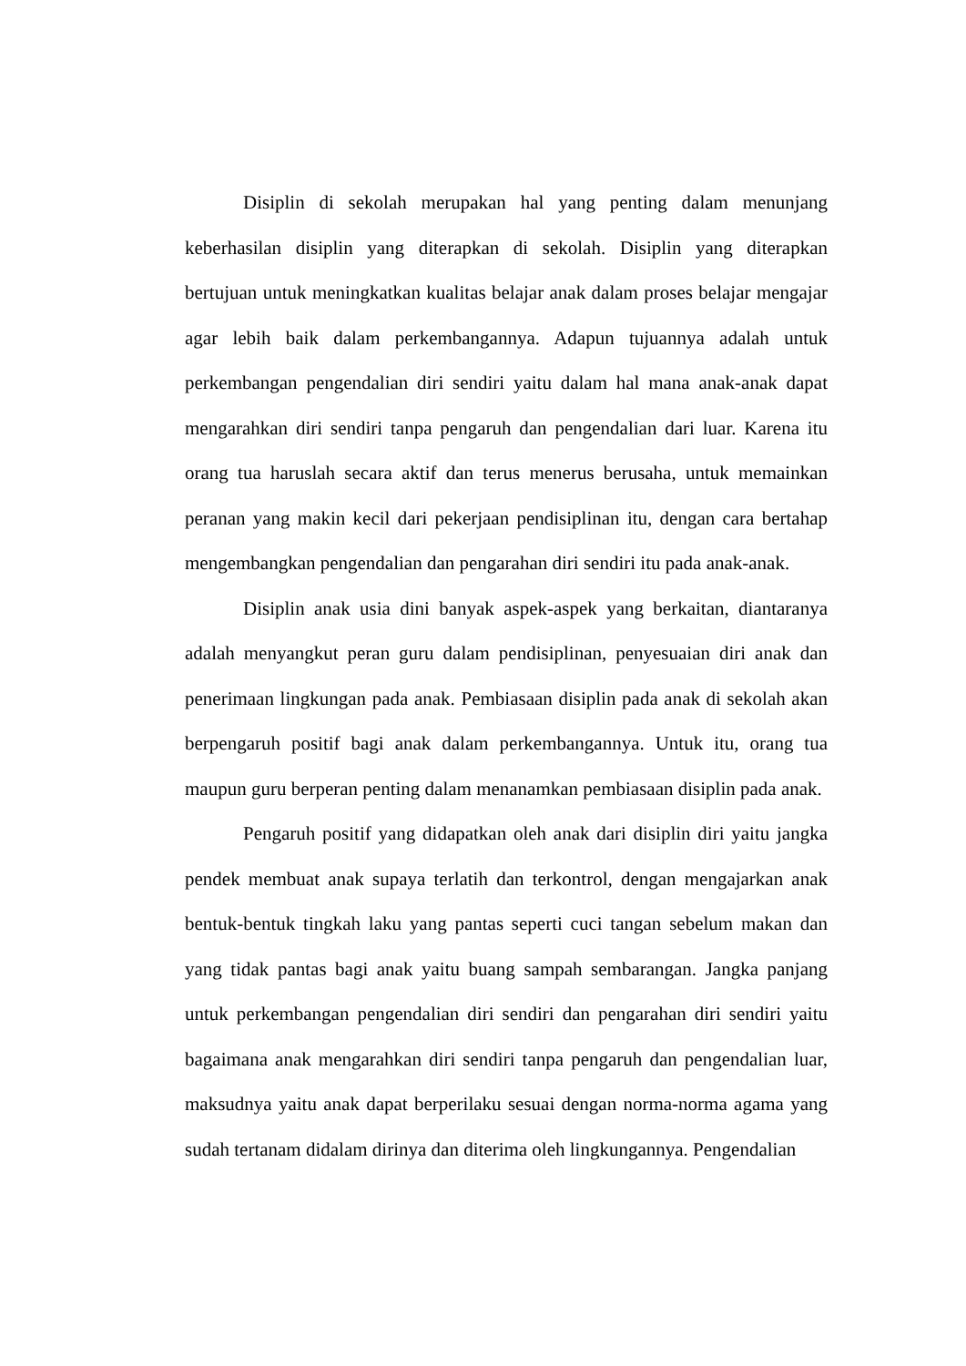Disiplin di sekolah merupakan hal yang penting dalam menunjang keberhasilan disiplin yang diterapkan di sekolah. Disiplin yang diterapkan bertujuan untuk meningkatkan kualitas belajar anak dalam proses belajar mengajar agar lebih baik dalam perkembangannya. Adapun tujuannya adalah untuk perkembangan pengendalian diri sendiri yaitu dalam hal mana anak-anak dapat mengarahkan diri sendiri tanpa pengaruh dan pengendalian dari luar. Karena itu orang tua haruslah secara aktif dan terus menerus berusaha, untuk memainkan peranan yang makin kecil dari pekerjaan pendisiplinan itu, dengan cara bertahap mengembangkan pengendalian dan pengarahan diri sendiri itu pada anak-anak.
Disiplin anak usia dini banyak aspek-aspek yang berkaitan, diantaranya adalah menyangkut peran guru dalam pendisiplinan, penyesuaian diri anak dan penerimaan lingkungan pada anak. Pembiasaan disiplin pada anak di sekolah akan berpengaruh positif bagi anak dalam perkembangannya. Untuk itu, orang tua maupun guru berperan penting dalam menanamkan pembiasaan disiplin pada anak.
Pengaruh positif yang didapatkan oleh anak dari disiplin diri yaitu jangka pendek membuat anak supaya terlatih dan terkontrol, dengan mengajarkan anak bentuk-bentuk tingkah laku yang pantas seperti cuci tangan sebelum makan dan yang tidak pantas bagi anak yaitu buang sampah sembarangan. Jangka panjang untuk perkembangan pengendalian diri sendiri dan pengarahan diri sendiri yaitu bagaimana anak mengarahkan diri sendiri tanpa pengaruh dan pengendalian luar, maksudnya yaitu anak dapat berperilaku sesuai dengan norma-norma agama yang sudah tertanam didalam dirinya dan diterima oleh lingkungannya. Pengendalian